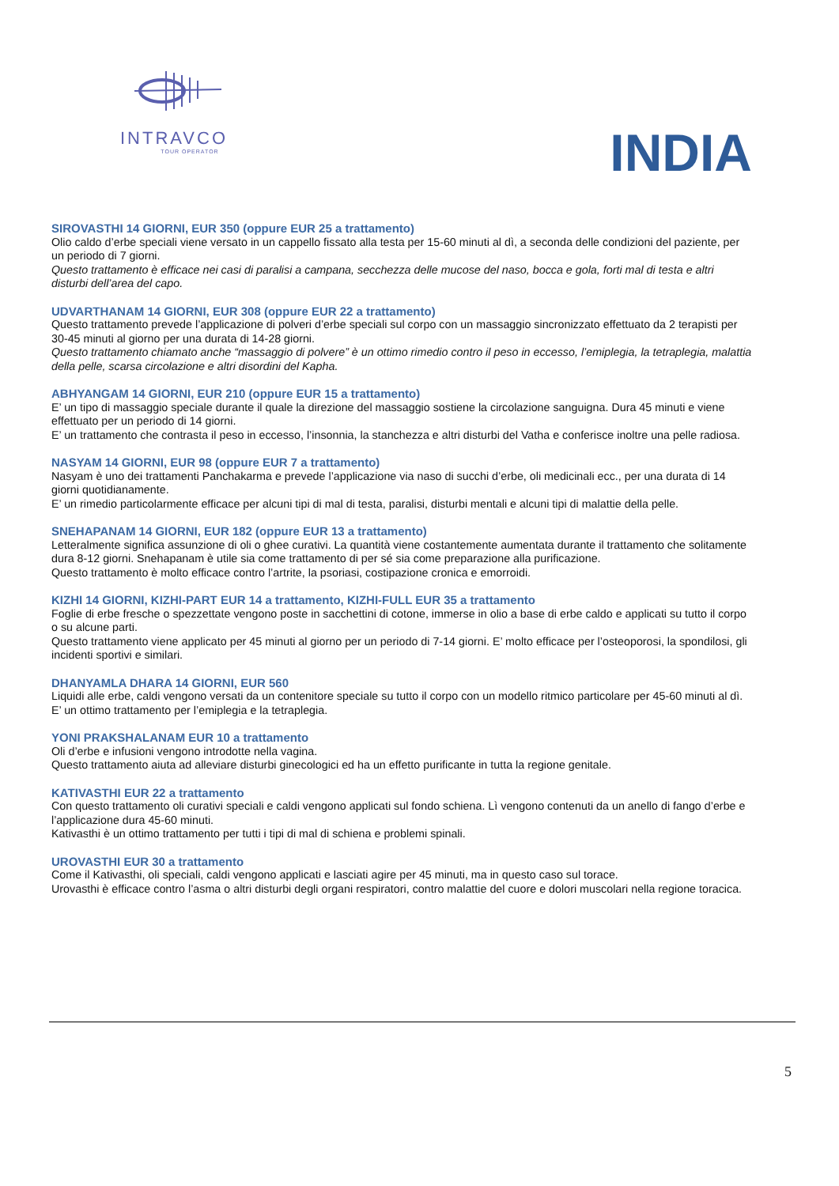INTRAVCO
TOUR OPERATOR
INDIA
SIROVASTHI 14 GIORNI, EUR 350 (oppure EUR 25 a trattamento)
Olio caldo d’erbe speciali viene versato in un cappello fissato alla testa per 15-60 minuti al dì, a seconda delle condizioni del paziente, per un periodo di 7 giorni.
Questo trattamento è efficace nei casi di paralisi a campana, secchezza delle mucose del naso, bocca e gola, forti mal di testa e altri disturbi dell’area del capo.
UDVARTHANAM 14 GIORNI, EUR 308 (oppure EUR 22 a trattamento)
Questo trattamento prevede l’applicazione di polveri d’erbe speciali sul corpo con un massaggio sincronizzato effettuato da 2 terapisti per 30-45 minuti al giorno per una durata di 14-28 giorni.
Questo trattamento chiamato anche “massaggio di polvere” è un ottimo rimedio contro il peso in eccesso, l’emiplegia, la tetraplegia, malattia della pelle, scarsa circolazione e altri disordini del Kapha.
ABHYANGAM 14 GIORNI, EUR 210 (oppure EUR 15 a trattamento)
E’ un tipo di massaggio speciale durante il quale la direzione del massaggio sostiene la circolazione sanguigna. Dura 45 minuti e viene effettuato per un periodo di 14 giorni.
E’ un trattamento che contrasta il peso in eccesso, l’insonnia, la stanchezza e altri disturbi del Vatha e conferisce inoltre una pelle radiosa.
NASYAM 14 GIORNI, EUR 98 (oppure EUR 7 a trattamento)
Nasyam è uno dei trattamenti Panchakarma e prevede l’applicazione via naso di succhi d’erbe, oli medicinali ecc., per una durata di 14 giorni quotidianamente.
E’ un rimedio particolarmente efficace per alcuni tipi di mal di testa, paralisi, disturbi mentali e alcuni tipi di malattie della pelle.
SNEHAPANAM 14 GIORNI, EUR 182 (oppure EUR 13 a trattamento)
Letteralmente significa assunzione di oli o ghee curativi. La quantità viene costantemente aumentata durante il trattamento che solitamente dura 8-12 giorni. Snehapanam è utile sia come trattamento di per sé sia come preparazione alla purificazione.
Questo trattamento è molto efficace contro l’artrite, la psoriasi, costipazione cronica e emorroidi.
KIZHI 14 GIORNI, KIZHI-PART EUR 14 a trattamento, KIZHI-FULL EUR 35 a trattamento
Foglie di erbe fresche o spezzettate vengono poste in sacchettini di cotone, immerse in olio a base di erbe caldo e applicati su tutto il corpo o su alcune parti.
Questo trattamento viene applicato per 45 minuti al giorno per un periodo di 7-14 giorni. E’ molto efficace per l’osteoporosi, la spondilosi, gli incidenti sportivi e similari.
DHANYAMLA DHARA 14 GIORNI, EUR 560
Liquidi alle erbe, caldi vengono versati da un contenitore speciale su tutto il corpo con un modello ritmico particolare per 45-60 minuti al dì. E’ un ottimo trattamento per l’emiplegia e la tetraplegia.
YONI PRAKSHALANAM EUR 10 a trattamento
Oli d’erbe e infusioni vengono introdotte nella vagina.
Questo trattamento aiuta ad alleviare disturbi ginecologici ed ha un effetto purificante in tutta la regione genitale.
KATIVASTHI EUR 22 a trattamento
Con questo trattamento oli curativi speciali e caldi vengono applicati sul fondo schiena. Lì vengono contenuti da un anello di fango d’erbe e l’applicazione dura 45-60 minuti.
Kativasthi è un ottimo trattamento per tutti i tipi di mal di schiena e problemi spinali.
UROVASTHI EUR 30 a trattamento
Come il Kativasthi, oli speciali, caldi vengono applicati e lasciati agire per 45 minuti, ma in questo caso sul torace.
Urovasthi è efficace contro l’asma o altri disturbi degli organi respiratori, contro malattie del cuore e dolori muscolari nella regione toracica.
5